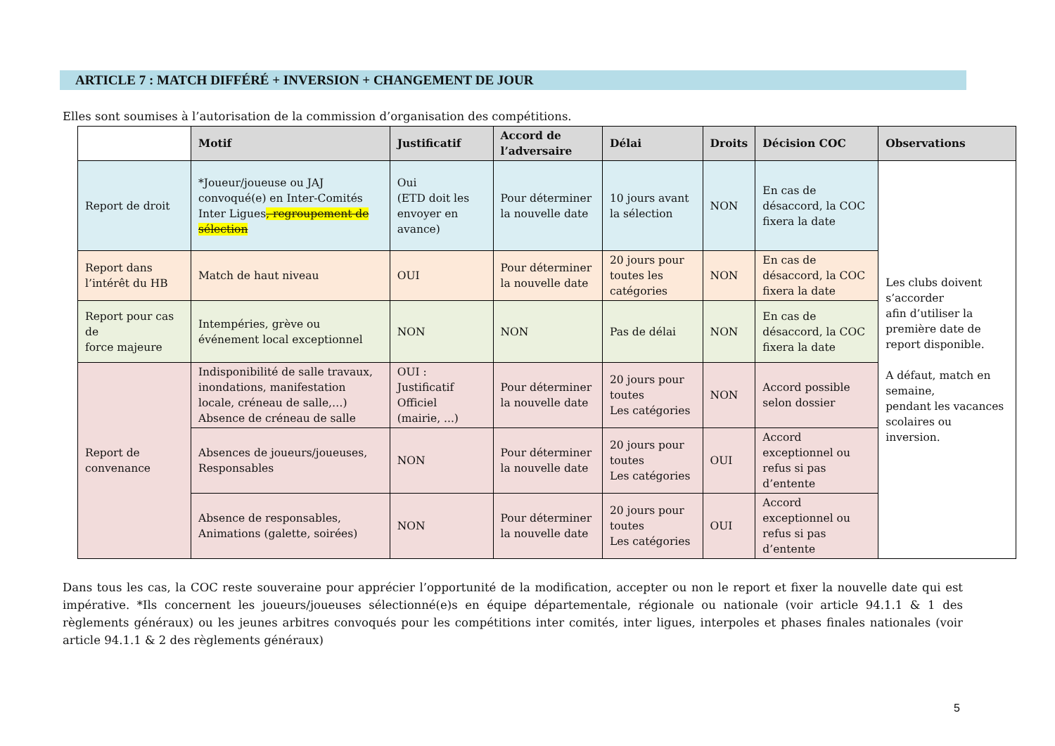ARTICLE 7 : MATCH DIFFÉRÉ + INVERSION + CHANGEMENT DE JOUR
Elles sont soumises à l’autorisation de la commission d’organisation des compétitions.
| | Motif | Justificatif | Accord de l’adversaire | Délai | Droits | Décision COC | Observations |
| --- | --- | --- | --- | --- | --- | --- | --- |
| Report de droit | *Joueur/joueuse ou JAJ convoqué(e) en Inter-Comités Inter Ligues , regroupement de sélection | Oui (ETD doit les envoyer en avance) | Pour déterminer la nouvelle date | 10 jours avant la sélection | NON | En cas de désaccord, la COC fixera la date | Les clubs doivent s’accorder afin d’utiliser la première date de report disponible. A défaut, match en semaine, pendant les vacances scolaires ou inversion. |
| Report dans l’intérêt du HB | Match de haut niveau | OUI | Pour déterminer la nouvelle date | 20 jours pour toutes les catégories | NON | En cas de désaccord, la COC fixera la date | |
| Report pour cas de force majeure | Intempéries, grève ou événement local exceptionnel | NON | NON | Pas de délai | NON | En cas de désaccord, la COC fixera la date | |
| Report de convenance | Indisponibilité de salle travaux, inondations, manifestation locale, créneau de salle,…) Absence de créneau de salle | OUI : Justificatif Officiel (mairie, ...) | Pour déterminer la nouvelle date | 20 jours pour toutes Les catégories | NON | Accord possible selon dossier | |
| | Absences de joueurs/joueuses, Responsables | NON | Pour déterminer la nouvelle date | 20 jours pour toutes Les catégories | OUI | Accord exceptionnel ou refus si pas d’entente | |
| | Absence de responsables, Animations (galette, soirées) | NON | Pour déterminer la nouvelle date | 20 jours pour toutes Les catégories | OUI | Accord exceptionnel ou refus si pas d’entente | |
Dans tous les cas, la COC reste souveraine pour apprécier l’opportunité de la modification, accepter ou non le report et fixer la nouvelle date qui est impérative. *Ils concernent les joueurs/joueuses sélectionné(e)s en équipe départementale, régionale ou nationale (voir article 94.1.1 & 1 des règlements généraux) ou les jeunes arbitres convoqués pour les compétitions inter comités, inter ligues, interpoles et phases finales nationales (voir article 94.1.1 & 2 des règlements généraux)
5